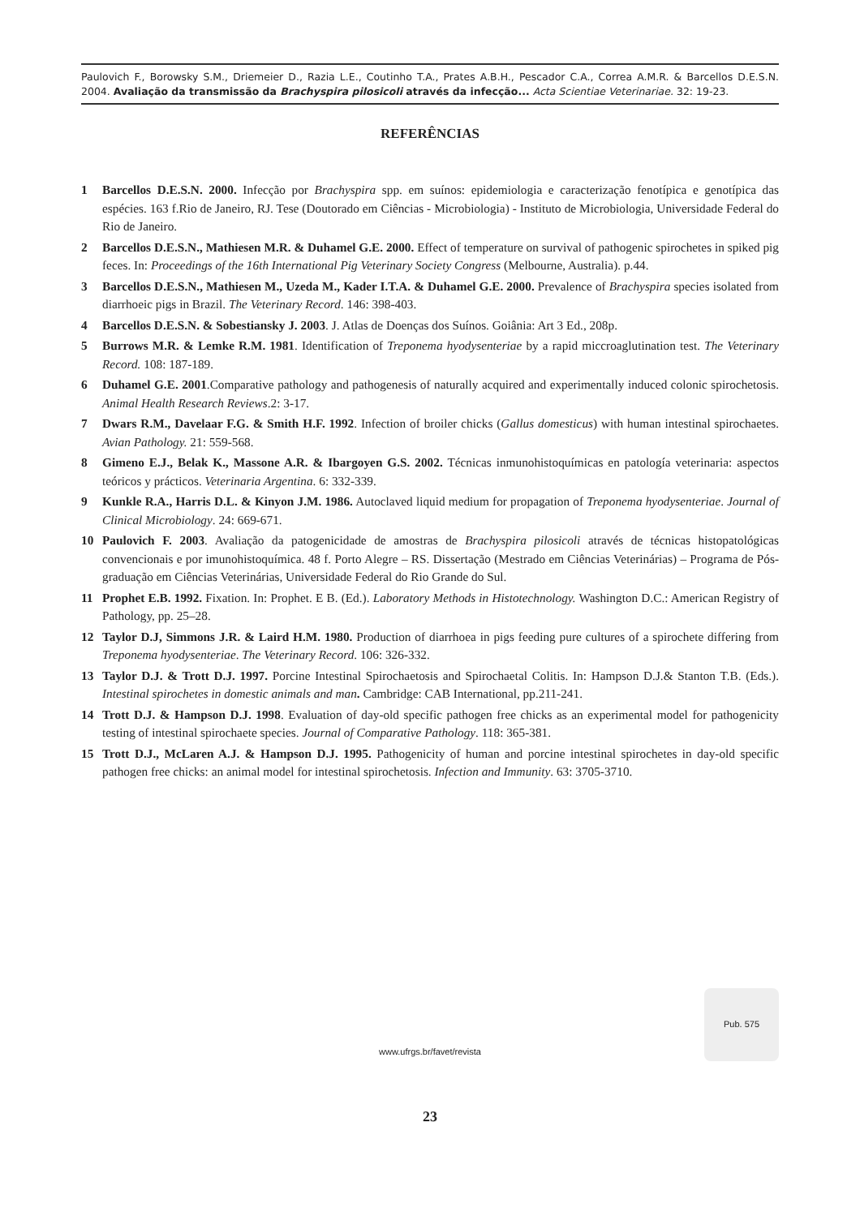Paulovich F., Borowsky S.M., Driemeier D., Razia L.E., Coutinho T.A., Prates A.B.H., Pescador C.A., Correa A.M.R. & Barcellos D.E.S.N. 2004. Avaliação da transmissão da Brachyspira pilosicoli através da infecção... Acta Scientiae Veterinariae. 32: 19-23.
REFERÊNCIAS
1 Barcellos D.E.S.N. 2000. Infecção por Brachyspira spp. em suínos: epidemiologia e caracterização fenotípica e genotípica das espécies. 163 f.Rio de Janeiro, RJ. Tese (Doutorado em Ciências - Microbiologia) - Instituto de Microbiologia, Universidade Federal do Rio de Janeiro.
2 Barcellos D.E.S.N., Mathiesen M.R. & Duhamel G.E. 2000. Effect of temperature on survival of pathogenic spirochetes in spiked pig feces. In: Proceedings of the 16th International Pig Veterinary Society Congress (Melbourne, Australia). p.44.
3 Barcellos D.E.S.N., Mathiesen M., Uzeda M., Kader I.T.A. & Duhamel G.E. 2000. Prevalence of Brachyspira species isolated from diarrhoeic pigs in Brazil. The Veterinary Record. 146: 398-403.
4 Barcellos D.E.S.N. & Sobestiansky J. 2003. J. Atlas de Doenças dos Suínos. Goiânia: Art 3 Ed., 208p.
5 Burrows M.R. & Lemke R.M. 1981. Identification of Treponema hyodysenteriae by a rapid miccroaglutination test. The Veterinary Record. 108: 187-189.
6 Duhamel G.E. 2001.Comparative pathology and pathogenesis of naturally acquired and experimentally induced colonic spirochetosis. Animal Health Research Reviews.2: 3-17.
7 Dwars R.M., Davelaar F.G. & Smith H.F. 1992. Infection of broiler chicks (Gallus domesticus) with human intestinal spirochaetes. Avian Pathology. 21: 559-568.
8 Gimeno E.J., Belak K., Massone A.R. & Ibargoyen G.S. 2002. Técnicas inmunohistoquímicas en patología veterinaria: aspectos teóricos y prácticos. Veterinaria Argentina. 6: 332-339.
9 Kunkle R.A., Harris D.L. & Kinyon J.M. 1986. Autoclaved liquid medium for propagation of Treponema hyodysenteriae. Journal of Clinical Microbiology. 24: 669-671.
10 Paulovich F. 2003. Avaliação da patogenicidade de amostras de Brachyspira pilosicoli através de técnicas histopatológicas convencionais e por imunohistoquímica. 48 f. Porto Alegre – RS. Dissertação (Mestrado em Ciências Veterinárias) – Programa de Pós-graduação em Ciências Veterinárias, Universidade Federal do Rio Grande do Sul.
11 Prophet E.B. 1992. Fixation. In: Prophet. E B. (Ed.). Laboratory Methods in Histotechnology. Washington D.C.: American Registry of Pathology, pp. 25–28.
12 Taylor D.J, Simmons J.R. & Laird H.M. 1980. Production of diarrhoea in pigs feeding pure cultures of a spirochete differing from Treponema hyodysenteriae. The Veterinary Record. 106: 326-332.
13 Taylor D.J. & Trott D.J. 1997. Porcine Intestinal Spirochaetosis and Spirochaetal Colitis. In: Hampson D.J.& Stanton T.B. (Eds.). Intestinal spirochetes in domestic animals and man. Cambridge: CAB International, pp.211-241.
14 Trott D.J. & Hampson D.J. 1998. Evaluation of day-old specific pathogen free chicks as an experimental model for pathogenicity testing of intestinal spirochaete species. Journal of Comparative Pathology. 118: 365-381.
15 Trott D.J., McLaren A.J. & Hampson D.J. 1995. Pathogenicity of human and porcine intestinal spirochetes in day-old specific pathogen free chicks: an animal model for intestinal spirochetosis. Infection and Immunity. 63: 3705-3710.
www.ufrgs.br/favet/revista
Pub. 575
23